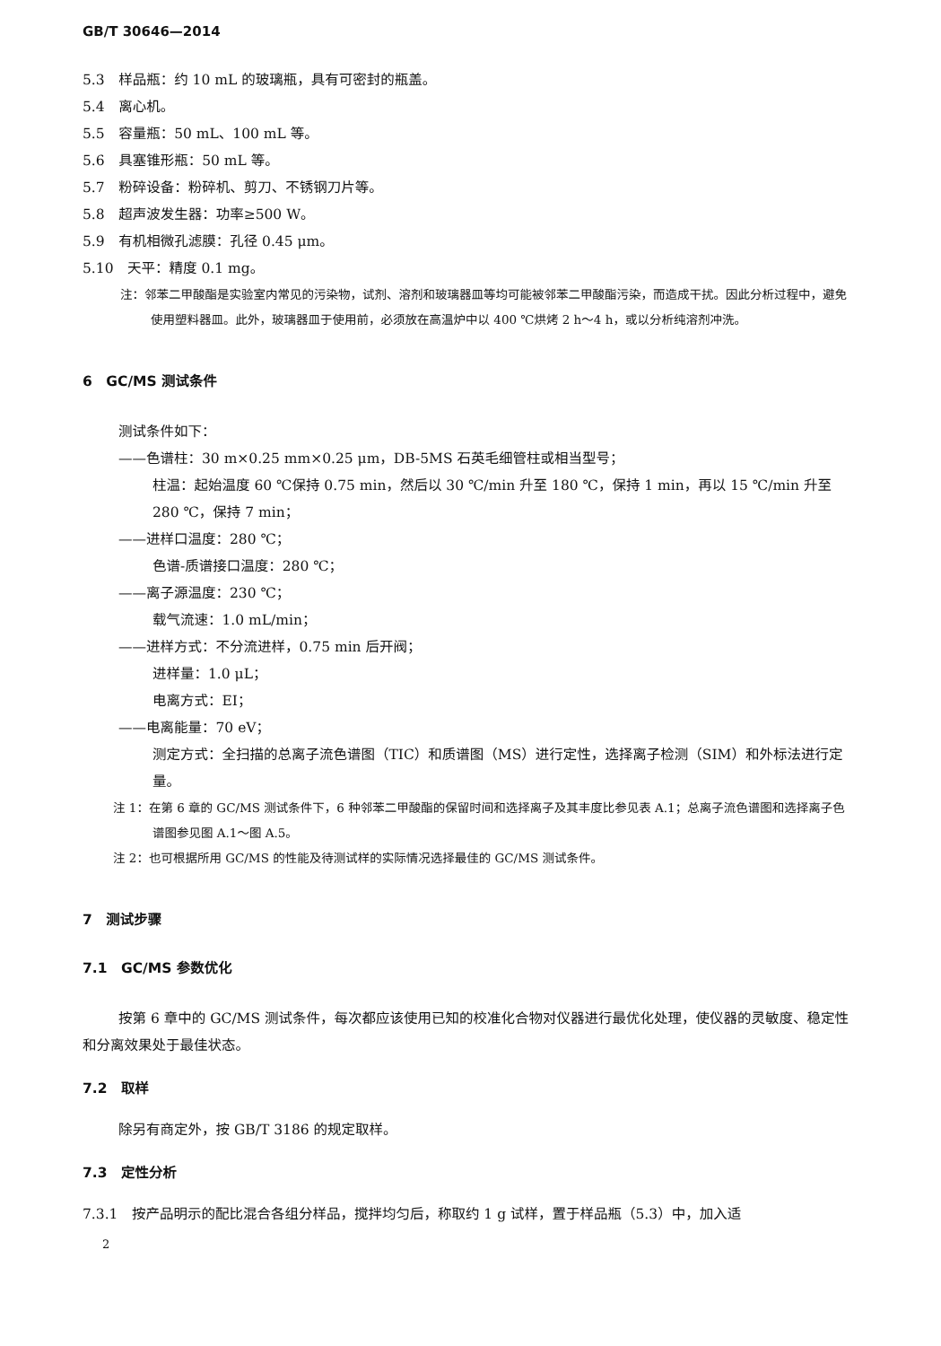GB/T 30646—2014
5.3　样品瓶：约 10 mL 的玻璃瓶，具有可密封的瓶盖。
5.4　离心机。
5.5　容量瓶：50 mL、100 mL 等。
5.6　具塞锥形瓶：50 mL 等。
5.7　粉碎设备：粉碎机、剪刀、不锈钢刀片等。
5.8　超声波发生器：功率≥500 W。
5.9　有机相微孔滤膜：孔径 0.45 μm。
5.10　天平：精度 0.1 mg。
注：邻苯二甲酸酯是实验室内常见的污染物，试剂、溶剂和玻璃器皿等均可能被邻苯二甲酸酯污染，而造成干扰。因此分析过程中，避免使用塑料器皿。此外，玻璃器皿于使用前，必须放在高温炉中以 400 ℃烘烤 2 h～4 h，或以分析纯溶剂冲洗。
6　GC/MS 测试条件
测试条件如下：
——色谱柱：30 m×0.25 mm×0.25 μm，DB-5MS 石英毛细管柱或相当型号；
柱温：起始温度 60 ℃保持 0.75 min，然后以 30 ℃/min 升至 180 ℃，保持 1 min，再以 15 ℃/min 升至 280 ℃，保持 7 min；
——进样口温度：280 ℃；
色谱-质谱接口温度：280 ℃；
——离子源温度：230 ℃；
载气流速：1.0 mL/min；
——进样方式：不分流进样，0.75 min 后开阀；
进样量：1.0 μL；
电离方式：EI；
——电离能量：70 eV；
测定方式：全扫描的总离子流色谱图（TIC）和质谱图（MS）进行定性，选择离子检测（SIM）和外标法进行定量。
注 1：在第 6 章的 GC/MS 测试条件下，6 种邻苯二甲酸酯的保留时间和选择离子及其丰度比参见表 A.1；总离子流色谱图和选择离子色谱图参见图 A.1～图 A.5。
注 2：也可根据所用 GC/MS 的性能及待测试样的实际情况选择最佳的 GC/MS 测试条件。
7　测试步骤
7.1　GC/MS 参数优化
按第 6 章中的 GC/MS 测试条件，每次都应该使用已知的校准化合物对仪器进行最优化处理，使仪器的灵敏度、稳定性和分离效果处于最佳状态。
7.2　取样
除另有商定外，按 GB/T 3186 的规定取样。
7.3　定性分析
7.3.1　按产品明示的配比混合各组分样品，搅拌均匀后，称取约 1 g 试样，置于样品瓶（5.3）中，加入适
2